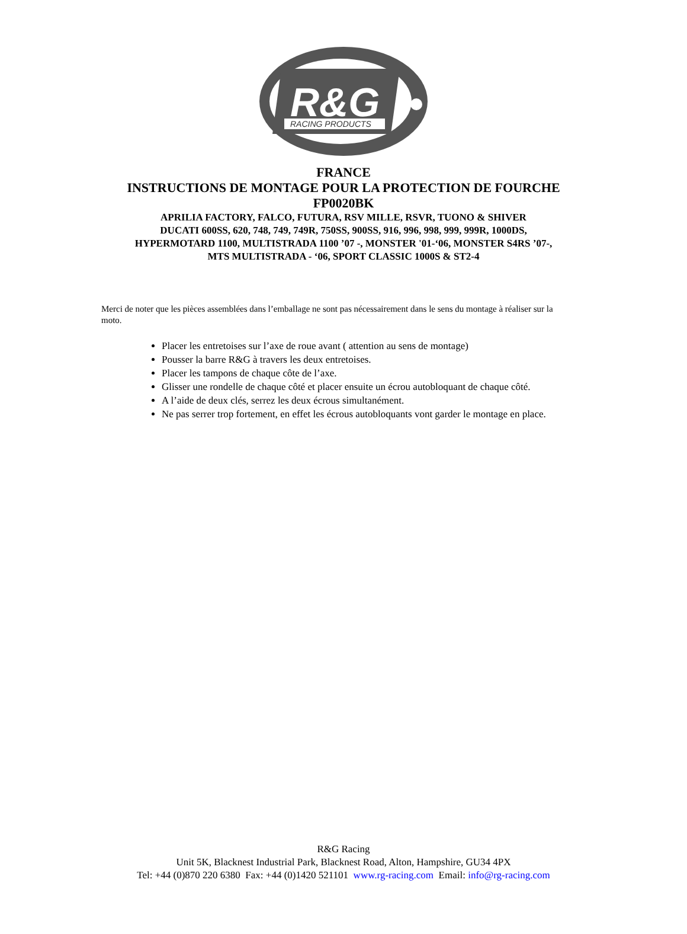R&G
RACING PRODUCTS
FRANCE
INSTRUCTIONS DE MONTAGE POUR LA PROTECTION DE FOURCHE
FP0020BK
APRILIA FACTORY, FALCO, FUTURA, RSV MILLE, RSVR, TUONO & SHIVER
DUCATI 600SS, 620, 748, 749, 749R, 750SS, 900SS, 916, 996, 998, 999, 999R, 1000DS,
HYPERMOTARD 1100, MULTISTRADA 1100 ’07 -, MONSTER '01-‘06, MONSTER S4RS ’07-,
MTS MULTISTRADA - ‘06, SPORT CLASSIC 1000S & ST2-4
Merci de noter que les pièces assemblées dans l’emballage ne sont pas nécessairement dans le sens du montage à réaliser sur la moto.
Placer les entretoises sur l’axe de roue avant ( attention au sens de montage)
Pousser la barre R&G à travers les deux entretoises.
Placer les tampons de chaque côte de l’axe.
Glisser une rondelle de chaque côté et placer ensuite un écrou autobloquant de chaque côté.
A l’aide de deux clés, serrez les deux écrous simultanément.
Ne pas serrer trop fortement, en effet les écrous autobloquants vont garder le montage en place.
R&G Racing
Unit 5K, Blacknest Industrial Park, Blacknest Road, Alton, Hampshire, GU34 4PX
Tel: +44 (0)870 220 6380 Fax: +44 (0)1420 521101 www.rg-racing.com Email: info@rg-racing.com